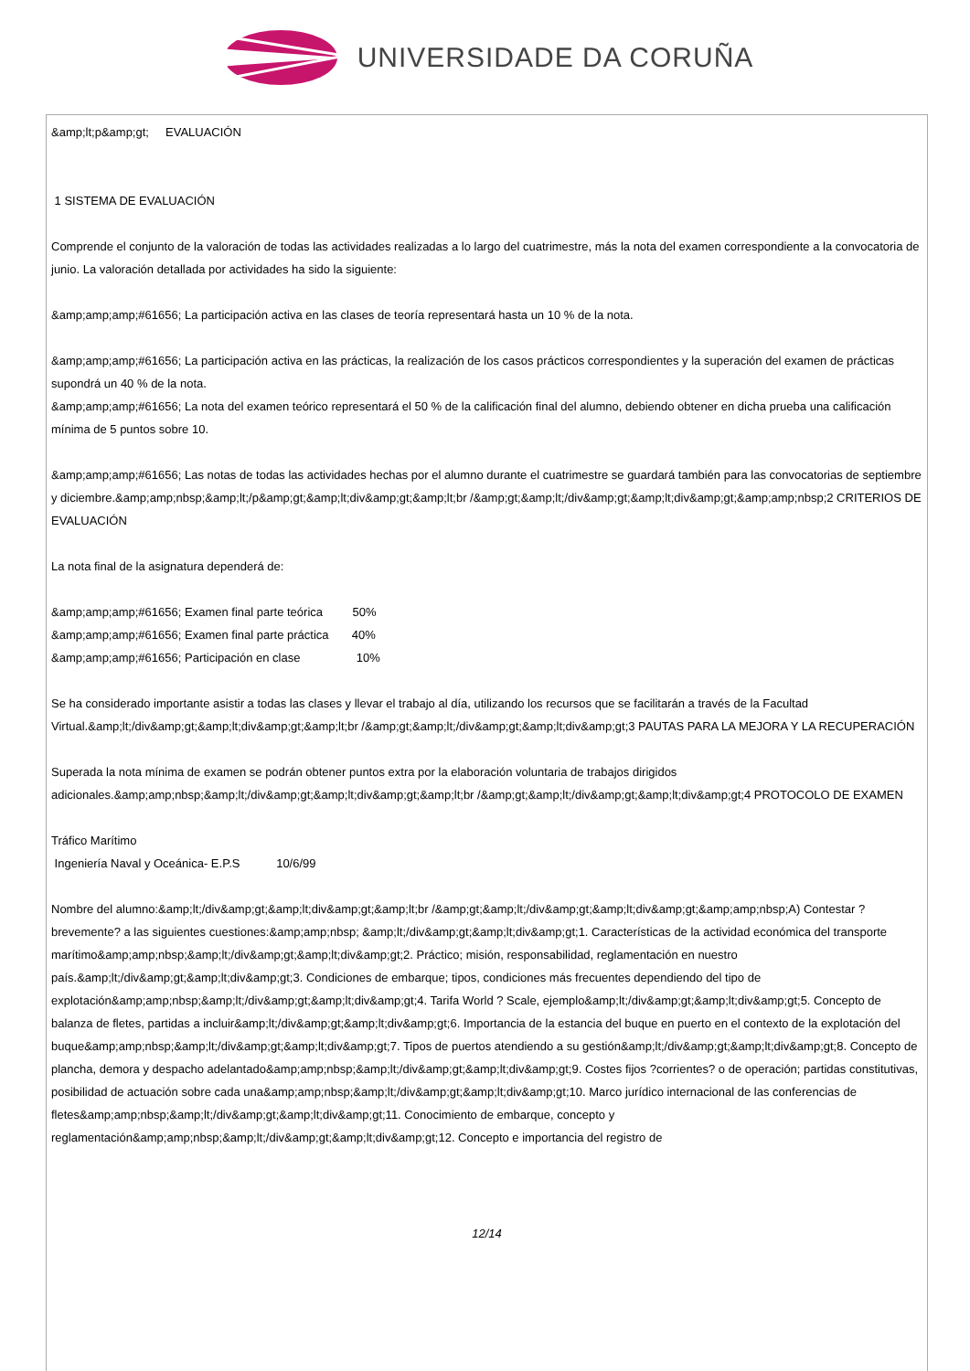UNIVERSIDADE DA CORUÑA
&amp;lt;p&amp;gt; EVALUACIÓN
1 SISTEMA DE EVALUACIÓN
Comprende el conjunto de la valoración de todas las actividades realizadas a lo largo del cuatrimestre, más la nota del examen correspondiente a la convocatoria de junio. La valoración detallada por actividades ha sido la siguiente:
&amp;amp;amp;#61656; La participación activa en las clases de teoría representará hasta un 10 % de la nota.
&amp;amp;amp;#61656; La participación activa en las prácticas, la realización de los casos prácticos correspondientes y la superación del examen de prácticas supondrá un 40 % de la nota.
&amp;amp;amp;#61656; La nota del examen teórico representará el 50 % de la calificación final del alumno, debiendo obtener en dicha prueba una calificación mínima de 5 puntos sobre 10.
&amp;amp;amp;#61656; Las notas de todas las actividades hechas por el alumno durante el cuatrimestre se guardará también para las convocatorias de septiembre y diciembre.&amp;amp;nbsp;&amp;lt;/p&amp;gt;&amp;lt;div&amp;gt;&amp;lt;br /&amp;gt;&amp;lt;/div&amp;gt;&amp;lt;div&amp;gt;&amp;amp;nbsp;2 CRITERIOS DE EVALUACIÓN
La nota final de la asignatura dependerá de:
&amp;amp;amp;#61656; Examen final parte teórica 50%
&amp;amp;amp;#61656; Examen final parte práctica 40%
&amp;amp;amp;#61656; Participación en clase 10%
Se ha considerado importante asistir a todas las clases y llevar el trabajo al día, utilizando los recursos que se facilitarán a través de la Facultad Virtual.&amp;lt;/div&amp;gt;&amp;lt;div&amp;gt;&amp;lt;br /&amp;gt;&amp;lt;/div&amp;gt;&amp;lt;div&amp;gt;3 PAUTAS PARA LA MEJORA Y LA RECUPERACIÓN
Superada la nota mínima de examen se podrán obtener puntos extra por la elaboración voluntaria de trabajos dirigidos adicionales.&amp;amp;nbsp;&amp;lt;/div&amp;gt;&amp;lt;div&amp;gt;&amp;lt;br /&amp;gt;&amp;lt;/div&amp;gt;&amp;lt;div&amp;gt;4 PROTOCOLO DE EXAMEN
Tráfico Marítimo
Ingeniería Naval y Oceánica- E.P.S 10/6/99
Nombre del alumno:&amp;lt;/div&amp;gt;&amp;lt;div&amp;gt;&amp;lt;br /&amp;gt;&amp;lt;/div&amp;gt;&amp;lt;div&amp;gt;&amp;amp;nbsp;A) Contestar ?brevemente? a las siguientes cuestiones:&amp;amp;nbsp; &amp;lt;/div&amp;gt;&amp;lt;div&amp;gt;1. Características de la actividad económica del transporte marítimo&amp;amp;nbsp;&amp;lt;/div&amp;gt;&amp;lt;div&amp;gt;2. Práctico; misión, responsabilidad, reglamentación en nuestro país.&amp;lt;/div&amp;gt;&amp;lt;div&amp;gt;3. Condiciones de embarque; tipos, condiciones más frecuentes dependiendo del tipo de explotación&amp;amp;nbsp;&amp;lt;/div&amp;gt;&amp;lt;div&amp;gt;4. Tarifa World ? Scale, ejemplo&amp;lt;/div&amp;gt;&amp;lt;div&amp;gt;5. Concepto de balanza de fletes, partidas a incluir&amp;lt;/div&amp;gt;&amp;lt;div&amp;gt;6. Importancia de la estancia del buque en puerto en el contexto de la explotación del buque&amp;amp;nbsp;&amp;lt;/div&amp;gt;&amp;lt;div&amp;gt;7. Tipos de puertos atendiendo a su gestión&amp;lt;/div&amp;gt;&amp;lt;div&amp;gt;8. Concepto de plancha, demora y despacho adelantado&amp;amp;nbsp;&amp;lt;/div&amp;gt;&amp;lt;div&amp;gt;9. Costes fijos ?corrientes? o de operación; partidas constitutivas, posibilidad de actuación sobre cada una&amp;amp;nbsp;&amp;lt;/div&amp;gt;&amp;lt;div&amp;gt;10. Marco jurídico internacional de las conferencias de fletes&amp;amp;nbsp;&amp;lt;/div&amp;gt;&amp;lt;div&amp;gt;11. Conocimiento de embarque, concepto y reglamentación&amp;amp;nbsp;&amp;lt;/div&amp;gt;&amp;lt;div&amp;gt;12. Concepto e importancia del registro de
12/14